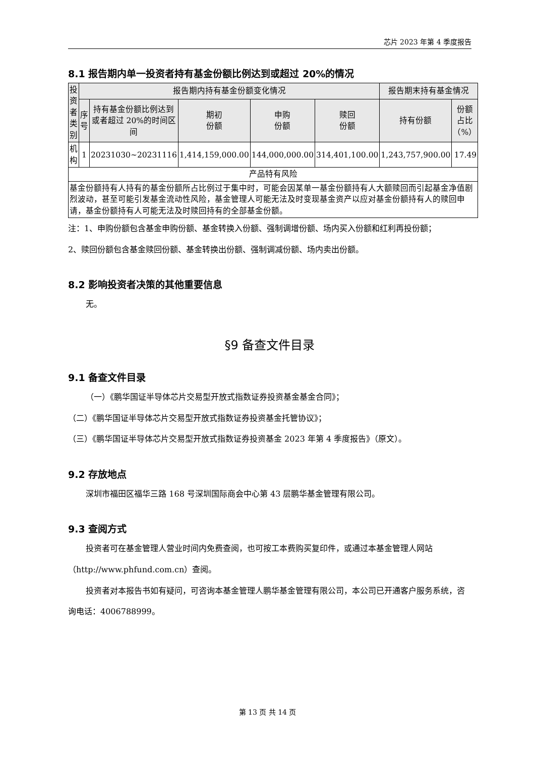芯片 2023 年第 4 季度报告
8.1 报告期内单一投资者持有基金份额比例达到或超过 20%的情况
| 投资者类别 | 报告期内持有基金份额变化情况 | | | | | 报告期末持有基金情况 | |
| --- | --- | --- | --- | --- | --- | --- | --- |
| | 序号 | 持有基金份额比例达到或者超过 20%的时间区间 | 期初 份额 | 申购 份额 | 赎回 份额 | 持有份额 | 份额占比（%） |
| 机构 | 1 | 20231030~20231116 | 1,414,159,000.00 | 144,000,000.00 | 314,401,100.00 | 1,243,757,900.00 | 17.49 |
| 产品特有风险 | | | | | | | |
| 基金份额持有人持有的基金份额所占比例过于集中时，可能会因某单一基金份额持有人大额赎回而引起基金净值剧烈波动，甚至可能引发基金流动性风险，基金管理人可能无法及时变现基金资产以应对基金份额持有人的赎回申请，基金份额持有人可能无法及时赎回持有的全部基金份额。 | | | | | | | |
注：1、申购份额包含基金申购份额、基金转换入份额、强制调增份额、场内买入份额和红利再投份额；
2、赎回份额包含基金赎回份额、基金转换出份额、强制调减份额、场内卖出份额。
8.2 影响投资者决策的其他重要信息
无。
§9 备查文件目录
9.1 备查文件目录
（一）《鹏华国证半导体芯片交易型开放式指数证券投资基金基金合同》；
（二）《鹏华国证半导体芯片交易型开放式指数证券投资基金托管协议》；
（三）《鹏华国证半导体芯片交易型开放式指数证券投资基金 2023 年第 4 季度报告》（原文）。
9.2 存放地点
深圳市福田区福华三路 168 号深圳国际商会中心第 43 层鹏华基金管理有限公司。
9.3 查阅方式
投资者可在基金管理人营业时间内免费查阅，也可按工本费购买复印件，或通过本基金管理人网站（http://www.phfund.com.cn）查阅。
投资者对本报告书如有疑问，可咨询本基金管理人鹏华基金管理有限公司，本公司已开通客户服务系统，咨询电话：4006788999。
第 13 页 共 14 页